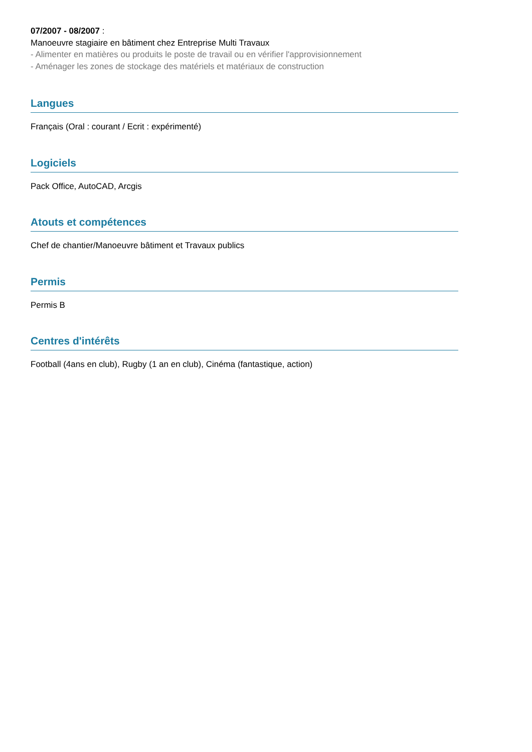07/2007 - 08/2007 :
Manoeuvre stagiaire en bâtiment chez Entreprise Multi Travaux
- Alimenter en matières ou produits le poste de travail ou en vérifier l'approvisionnement
- Aménager les zones de stockage des matériels et matériaux de construction
Langues
Français (Oral : courant / Ecrit : expérimenté)
Logiciels
Pack Office, AutoCAD, Arcgis
Atouts et compétences
Chef de chantier/Manoeuvre bâtiment et Travaux publics
Permis
Permis B
Centres d'intérêts
Football (4ans en club), Rugby (1 an en club), Cinéma (fantastique, action)